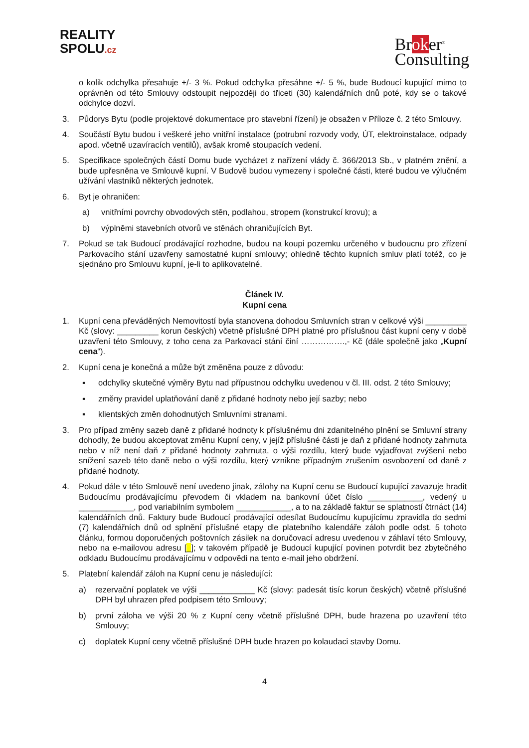REALITY
SPOLU.cz
Broker<sup>®</sup>
Consulting
o kolik odchylka přesahuje +/- 3 %. Pokud odchylka přesáhne +/- 5 %, bude Budoucí kupující mimo to oprávněn od této Smlouvy odstoupit nejpozději do třiceti (30) kalendářních dnů poté, kdy se o takové odchylce dozví.
3. Půdorys Bytu (podle projektové dokumentace pro stavební řízení) je obsažen v Příloze č. 2 této Smlouvy.
4. Součástí Bytu budou i veškeré jeho vnitřní instalace (potrubní rozvody vody, ÚT, elektroinstalace, odpady apod. včetně uzavíracích ventilů), avšak kromě stoupacích vedení.
5. Specifikace společných částí Domu bude vycházet z nařízení vlády č. 366/2013 Sb., v platném znění, a bude upřesněna ve Smlouvě kupní. V Budově budou vymezeny i společné části, které budou ve výlučném užívání vlastníků některých jednotek.
6. Byt je ohraničen:
a) vnitřními povrchy obvodových stěn, podlahou, stropem (konstrukcí krovu); a
b) výplněmi stavebních otvorů ve stěnách ohraničujících Byt.
7. Pokud se tak Budoucí prodávající rozhodne, budou na koupi pozemku určeného v budoucnu pro zřízení Parkovacího stání uzavřeny samostatné kupní smlouvy; ohledně těchto kupních smluv platí totéž, co je sjednáno pro Smlouvu kupní, je-li to aplikovatelné.
Článek IV.
Kupní cena
1. Kupní cena převáděných Nemovitostí byla stanovena dohodou Smluvních stran v celkové výši _________ Kč (slovy: _________ korun českých) včetně příslušné DPH platné pro příslušnou část kupní ceny v době uzavření této Smlouvy, z toho cena za Parkovací stání činí …………….,- Kč (dále společně jako „Kupní cena“).
2. Kupní cena je konečná a může být změněna pouze z důvodu:
▪ odchylky skutečné výměry Bytu nad přípustnou odchylku uvedenou v čl. III. odst. 2 této Smlouvy;
▪ změny pravidel uplatňování daně z přidané hodnoty nebo její sazby; nebo
▪ klientských změn dohodnutých Smluvními stranami.
3. Pro případ změny sazeb daně z přidané hodnoty k příslušnému dni zdanitelného plnění se Smluvní strany dohodly, že budou akceptovat změnu Kupní ceny, v jejíž příslušné části je daň z přidané hodnoty zahrnuta nebo v níž není daň z přidané hodnoty zahrnuta, o výši rozdílu, který bude vyjadřovat zvýšení nebo snížení sazeb této daně nebo o výši rozdílu, který vznikne případným zrušením osvobození od daně z přidané hodnoty.
4. Pokud dále v této Smlouvě není uvedeno jinak, zálohy na Kupní cenu se Budoucí kupující zavazuje hradit Budoucímu prodávajícímu převodem či vkladem na bankovní účet číslo ____________, vedený u ____________, pod variabilním symbolem ____________, a to na základě faktur se splatností čtrnáct (14) kalendářních dnů. Faktury bude Budoucí prodávající odesílat Budoucímu kupujícímu zpravidla do sedmi (7) kalendářních dnů od splnění příslušné etapy dle platebního kalendáře záloh podle odst. 5 tohoto článku, formou doporučených poštovních zásilek na doručovací adresu uvedenou v záhlaví této Smlouvy, nebo na e-mailovou adresu [_]; v takovém případě je Budoucí kupující povinen potvrdit bez zbytečného odkladu Budoucímu prodávajícímu v odpovědi na tento e-mail jeho obdržení.
5. Platební kalendář záloh na Kupní cenu je následující:
a) rezervační poplatek ve výši ____________ Kč (slovy: padesát tisíc korun českých) včetně příslušné DPH byl uhrazen před podpisem této Smlouvy;
b) první záloha ve výši 20 % z Kupní ceny včetně příslušné DPH, bude hrazena po uzavření této Smlouvy;
c) doplatek Kupní ceny včetně příslušné DPH bude hrazen po kolaudaci stavby Domu.
4